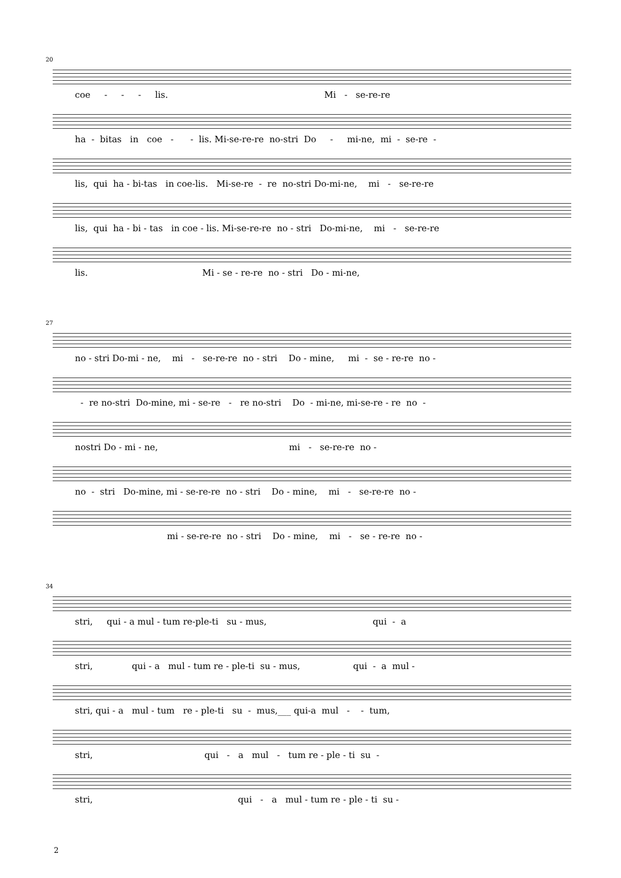20
coe - - - lis. Mi - se-re-re
ha - bitas in coe - - lis. Mi-se-re-re no-stri Do - mi-ne, mi - se-re -
lis, qui ha - bi-tas in coe-lis. Mi-se-re - re no-stri Do-mi-ne, mi - se-re-re
lis, qui ha - bi - tas in coe - lis. Mi-se-re-re no - stri Do-mi-ne, mi - se-re-re
lis. Mi - se - re-re no - stri Do - mi-ne,
27
no - stri Do-mi - ne, mi - se-re-re no - stri Do - mine, mi - se - re-re no -
- re no-stri Do-mine, mi - se-re - re no-stri Do - mi-ne, mi-se-re - re no -
nostri Do - mi - ne, mi - se-re-re no -
no - stri Do-mine, mi - se-re-re no - stri Do - mine, mi - se-re-re no -
mi - se-re-re no - stri Do - mine, mi - se - re-re no -
34
stri, qui - a mul - tum re-ple-ti su - mus, qui - a
stri, qui - a mul - tum re - ple-ti su - mus, qui - a mul -
stri, qui - a mul - tum re - ple-ti su - mus,___ qui-a mul - - tum,
stri, qui - a mul - tum re - ple - ti su -
stri, qui - a mul - tum re - ple - ti su -
2